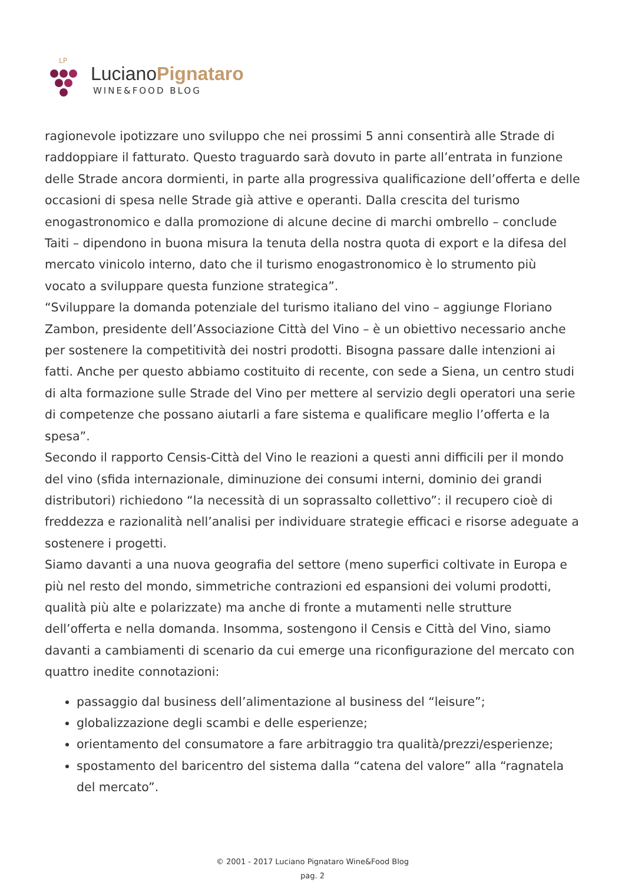LP
LucianoPignataro
WINE&FOOD BLOG
ragionevole ipotizzare uno sviluppo che nei prossimi 5 anni consentirà alle Strade di raddoppiare il fatturato. Questo traguardo sarà dovuto in parte all’entrata in funzione delle Strade ancora dormienti, in parte alla progressiva qualificazione dell’offerta e delle occasioni di spesa nelle Strade già attive e operanti. Dalla crescita del turismo enogastronomico e dalla promozione di alcune decine di marchi ombrello – conclude Taiti – dipendono in buona misura la tenuta della nostra quota di export e la difesa del mercato vinicolo interno, dato che il turismo enogastronomico è lo strumento più vocato a sviluppare questa funzione strategica”.
“Sviluppare la domanda potenziale del turismo italiano del vino – aggiunge Floriano Zambon, presidente dell’Associazione Città del Vino – è un obiettivo necessario anche per sostenere la competitività dei nostri prodotti. Bisogna passare dalle intenzioni ai fatti. Anche per questo abbiamo costituito di recente, con sede a Siena, un centro studi di alta formazione sulle Strade del Vino per mettere al servizio degli operatori una serie di competenze che possano aiutarli a fare sistema e qualificare meglio l’offerta e la spesa”.
Secondo il rapporto Censis-Città del Vino le reazioni a questi anni difficili per il mondo del vino (sfida internazionale, diminuzione dei consumi interni, dominio dei grandi distributori) richiedono “la necessità di un soprassalto collettivo”: il recupero cioè di freddezza e razionalità nell’analisi per individuare strategie efficaci e risorse adeguate a sostenere i progetti.
Siamo davanti a una nuova geografia del settore (meno superfici coltivate in Europa e più nel resto del mondo, simmetriche contrazioni ed espansioni dei volumi prodotti, qualità più alte e polarizzate) ma anche di fronte a mutamenti nelle strutture dell’offerta e nella domanda. Insomma, sostengono il Censis e Città del Vino, siamo davanti a cambiamenti di scenario da cui emerge una riconfigurazione del mercato con quattro inedite connotazioni:
passaggio dal business dell’alimentazione al business del “leisure”;
globalizzazione degli scambi e delle esperienze;
orientamento del consumatore a fare arbitraggio tra qualità/prezzi/esperienze;
spostamento del baricentro del sistema dalla “catena del valore” alla “ragnatela del mercato”.
© 2001 - 2017 Luciano Pignataro Wine&Food Blog
pag. 2